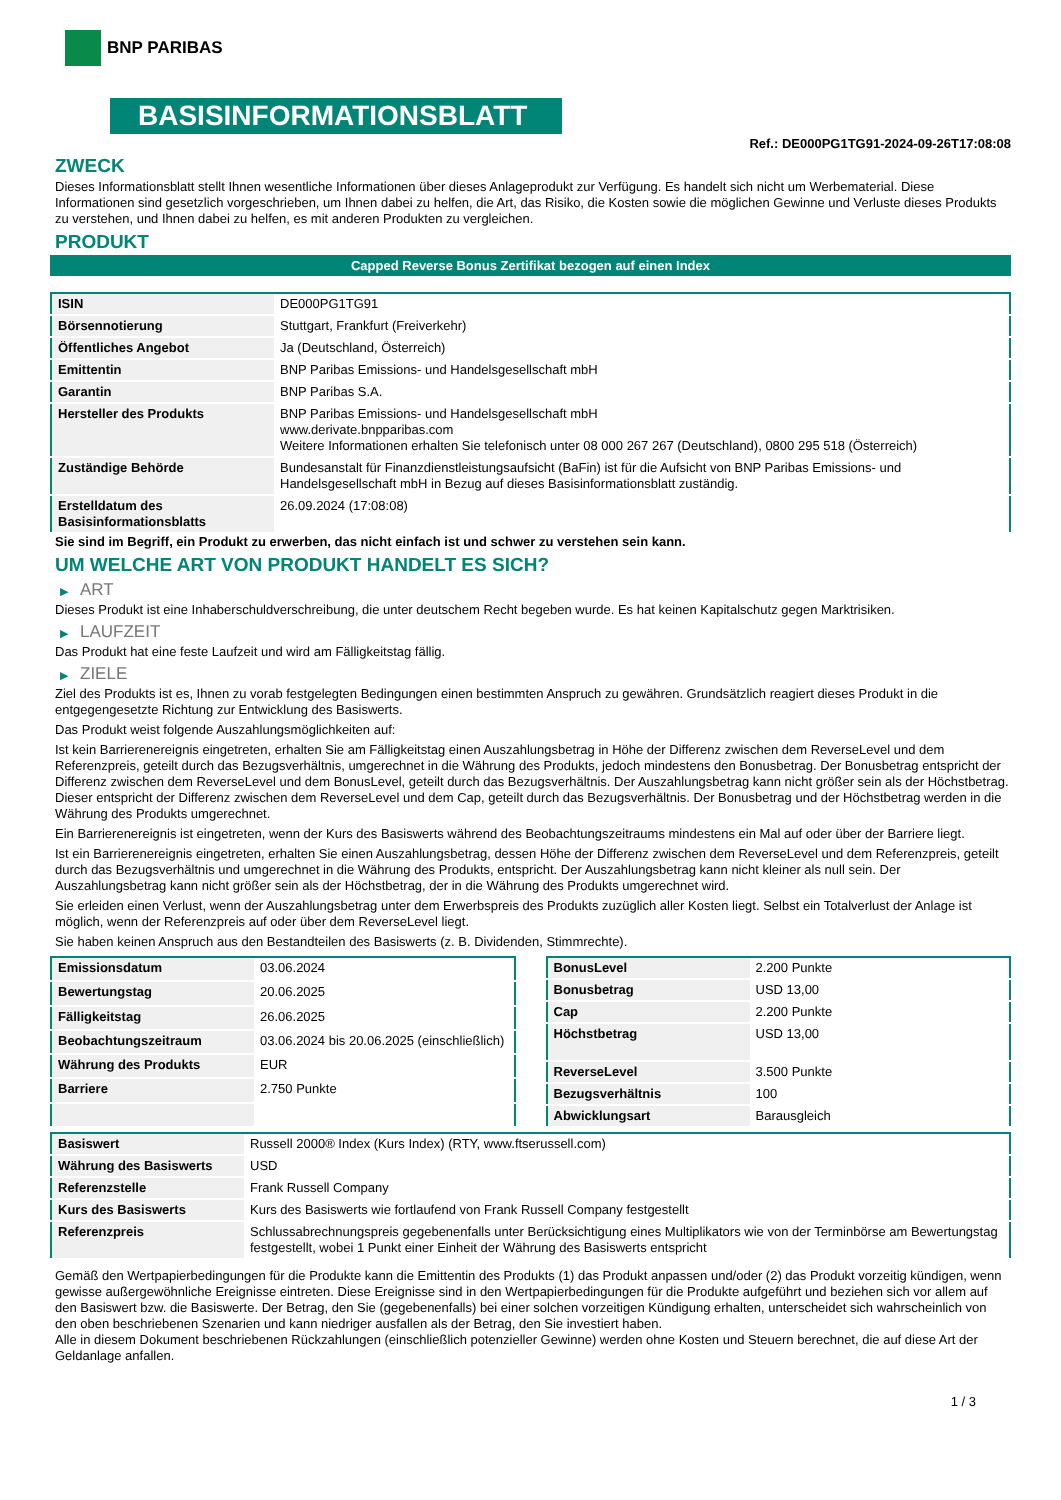BNP PARIBAS
BASISINFORMATIONSBLATT
Ref.: DE000PG1TG91-2024-09-26T17:08:08
ZWECK
Dieses Informationsblatt stellt Ihnen wesentliche Informationen über dieses Anlageprodukt zur Verfügung. Es handelt sich nicht um Werbematerial. Diese Informationen sind gesetzlich vorgeschrieben, um Ihnen dabei zu helfen, die Art, das Risiko, die Kosten sowie die möglichen Gewinne und Verluste dieses Produkts zu verstehen, und Ihnen dabei zu helfen, es mit anderen Produkten zu vergleichen.
PRODUKT
Capped Reverse Bonus Zertifikat bezogen auf einen Index
| ISIN | DE000PG1TG91 |
| Börsennotierung | Stuttgart, Frankfurt (Freiverkehr) |
| Öffentliches Angebot | Ja (Deutschland, Österreich) |
| Emittentin | BNP Paribas Emissions- und Handelsgesellschaft mbH |
| Garantin | BNP Paribas S.A. |
| Hersteller des Produkts | BNP Paribas Emissions- und Handelsgesellschaft mbH www.derivate.bnpparibas.com Weitere Informationen erhalten Sie telefonisch unter 08 000 267 267 (Deutschland), 0800 295 518 (Österreich) |
| Zuständige Behörde | Bundesanstalt für Finanzdienstleistungsaufsicht (BaFin) ist für die Aufsicht von BNP Paribas Emissions- und Handelsgesellschaft mbH in Bezug auf dieses Basisinformationsblatt zuständig. |
| Erstelldatum des Basisinformationsblatts | 26.09.2024 (17:08:08) |
Sie sind im Begriff, ein Produkt zu erwerben, das nicht einfach ist und schwer zu verstehen sein kann.
UM WELCHE ART VON PRODUKT HANDELT ES SICH?
▶ ART
Dieses Produkt ist eine Inhaberschuldverschreibung, die unter deutschem Recht begeben wurde. Es hat keinen Kapitalschutz gegen Marktrisiken.
▶ LAUFZEIT
Das Produkt hat eine feste Laufzeit und wird am Fälligkeitstag fällig.
▶ ZIELE
Ziel des Produkts ist es, Ihnen zu vorab festgelegten Bedingungen einen bestimmten Anspruch zu gewähren. Grundsätzlich reagiert dieses Produkt in die entgegengesetzte Richtung zur Entwicklung des Basiswerts.
Das Produkt weist folgende Auszahlungsmöglichkeiten auf:
Ist kein Barrierenereignis eingetreten, erhalten Sie am Fälligkeitstag einen Auszahlungsbetrag in Höhe der Differenz zwischen dem ReverseLevel und dem Referenzpreis, geteilt durch das Bezugsverhältnis, umgerechnet in die Währung des Produkts, jedoch mindestens den Bonusbetrag. Der Bonusbetrag entspricht der Differenz zwischen dem ReverseLevel und dem BonusLevel, geteilt durch das Bezugsverhältnis. Der Auszahlungsbetrag kann nicht größer sein als der Höchstbetrag. Dieser entspricht der Differenz zwischen dem ReverseLevel und dem Cap, geteilt durch das Bezugsverhältnis. Der Bonusbetrag und der Höchstbetrag werden in die Währung des Produkts umgerechnet.
Ein Barrierenereignis ist eingetreten, wenn der Kurs des Basiswerts während des Beobachtungszeitraums mindestens ein Mal auf oder über der Barriere liegt.
Ist ein Barrierenereignis eingetreten, erhalten Sie einen Auszahlungsbetrag, dessen Höhe der Differenz zwischen dem ReverseLevel und dem Referenzpreis, geteilt durch das Bezugsverhältnis und umgerechnet in die Währung des Produkts, entspricht. Der Auszahlungsbetrag kann nicht kleiner als null sein. Der Auszahlungsbetrag kann nicht größer sein als der Höchstbetrag, der in die Währung des Produkts umgerechnet wird.
Sie erleiden einen Verlust, wenn der Auszahlungsbetrag unter dem Erwerbspreis des Produkts zuzüglich aller Kosten liegt. Selbst ein Totalverlust der Anlage ist möglich, wenn der Referenzpreis auf oder über dem ReverseLevel liegt.
Sie haben keinen Anspruch aus den Bestandteilen des Basiswerts (z. B. Dividenden, Stimmrechte).
| Emissionsdatum | 03.06.2024 |
| Bewertungstag | 20.06.2025 |
| Fälligkeitstag | 26.06.2025 |
| Beobachtungszeitraum | 03.06.2024 bis 20.06.2025 (einschließlich) |
| Währung des Produkts | EUR |
| Barriere | 2.750 Punkte |
| BonusLevel | 2.200 Punkte |
| Bonusbetrag | USD 13,00 |
| Cap | 2.200 Punkte |
| Höchstbetrag | USD 13,00 |
| ReverseLevel | 3.500 Punkte |
| Bezugsverhältnis | 100 |
| Abwicklungsart | Barausgleich |
| Basiswert | Russell 2000® Index (Kurs Index) (RTY, www.ftserussell.com) |
| Währung des Basiswerts | USD |
| Referenzstelle | Frank Russell Company |
| Kurs des Basiswerts | Kurs des Basiswerts wie fortlaufend von Frank Russell Company festgestellt |
| Referenzpreis | Schlussabrechnungspreis gegebenenfalls unter Berücksichtigung eines Multiplikators wie von der Terminbörse am Bewertungstag festgestellt, wobei 1 Punkt einer Einheit der Währung des Basiswerts entspricht |
Gemäß den Wertpapierbedingungen für die Produkte kann die Emittentin des Produkts (1) das Produkt anpassen und/oder (2) das Produkt vorzeitig kündigen, wenn gewisse außergewöhnliche Ereignisse eintreten. Diese Ereignisse sind in den Wertpapierbedingungen für die Produkte aufgeführt und beziehen sich vor allem auf den Basiswert bzw. die Basiswerte. Der Betrag, den Sie (gegebenenfalls) bei einer solchen vorzeitigen Kündigung erhalten, unterscheidet sich wahrscheinlich von den oben beschriebenen Szenarien und kann niedriger ausfallen als der Betrag, den Sie investiert haben.
Alle in diesem Dokument beschriebenen Rückzahlungen (einschließlich potenzieller Gewinne) werden ohne Kosten und Steuern berechnet, die auf diese Art der Geldanlage anfallen.
1 / 3